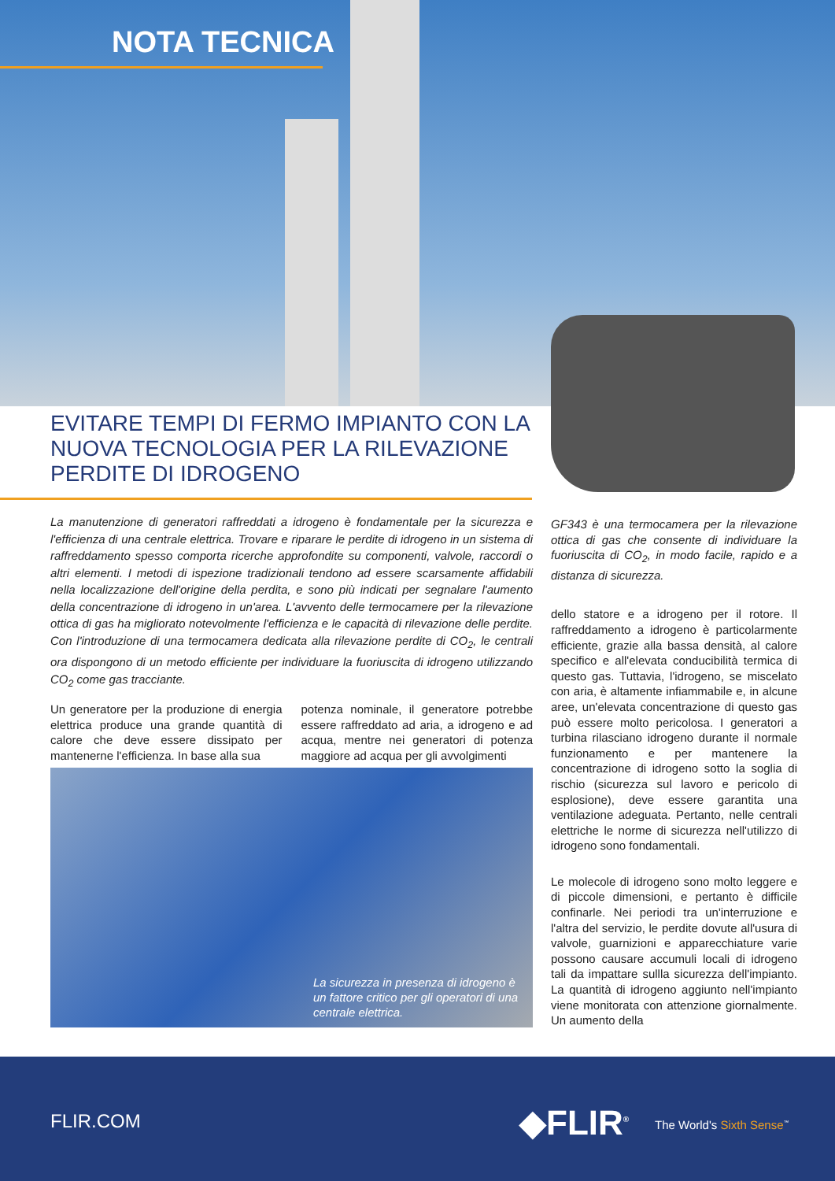NOTA TECNICA
EVITARE TEMPI DI FERMO IMPIANTO CON LA NUOVA TECNOLOGIA PER LA RILEVAZIONE PERDITE DI IDROGENO
La manutenzione di generatori raffreddati a idrogeno è fondamentale per la sicurezza e l'efficienza di una centrale elettrica. Trovare e riparare le perdite di idrogeno in un sistema di raffreddamento spesso comporta ricerche approfondite su componenti, valvole, raccordi o altri elementi. I metodi di ispezione tradizionali tendono ad essere scarsamente affidabili nella localizzazione dell'origine della perdita, e sono più indicati per segnalare l'aumento della concentrazione di idrogeno in un'area. L'avvento delle termocamere per la rilevazione ottica di gas ha migliorato notevolmente l'efficienza e le capacità di rilevazione delle perdite. Con l'introduzione di una termocamera dedicata alla rilevazione perdite di CO<sub>2</sub>, le centrali ora dispongono di un metodo efficiente per individuare la fuoriuscita di idrogeno utilizzando CO<sub>2</sub> come gas tracciante.
Un generatore per la produzione di energia elettrica produce una grande quantità di calore che deve essere dissipato per mantenerne l'efficienza. In base alla sua
potenza nominale, il generatore potrebbe essere raffreddato ad aria, a idrogeno e ad acqua, mentre nei generatori di potenza maggiore ad acqua per gli avvolgimenti
La sicurezza in presenza di idrogeno è un fattore critico per gli operatori di una centrale elettrica.
GF343 è una termocamera per la rilevazione ottica di gas che consente di individuare la fuoriuscita di CO<sub>2</sub>, in modo facile, rapido e a distanza di sicurezza.
dello statore e a idrogeno per il rotore. Il raffreddamento a idrogeno è particolarmente efficiente, grazie alla bassa densità, al calore specifico e all'elevata conducibilità termica di questo gas. Tuttavia, l'idrogeno, se miscelato con aria, è altamente infiammabile e, in alcune aree, un'elevata concentrazione di questo gas può essere molto pericolosa. I generatori a turbina rilasciano idrogeno durante il normale funzionamento e per mantenere la concentrazione di idrogeno sotto la soglia di rischio (sicurezza sul lavoro e pericolo di esplosione), deve essere garantita una ventilazione adeguata. Pertanto, nelle centrali elettriche le norme di sicurezza nell'utilizzo di idrogeno sono fondamentali.
Le molecole di idrogeno sono molto leggere e di piccole dimensioni, e pertanto è difficile confinarle. Nei periodi tra un'interruzione e l'altra del servizio, le perdite dovute all'usura di valvole, guarnizioni e apparecchiature varie possono causare accumuli locali di idrogeno tali da impattare sullla sicurezza dell'impianto. La quantità di idrogeno aggiunto nell'impianto viene monitorata con attenzione giornalmente. Un aumento della
FLIR.COM ◆FLIR<sup>®</sup> The World's Sixth Sense<sup>™</sup>